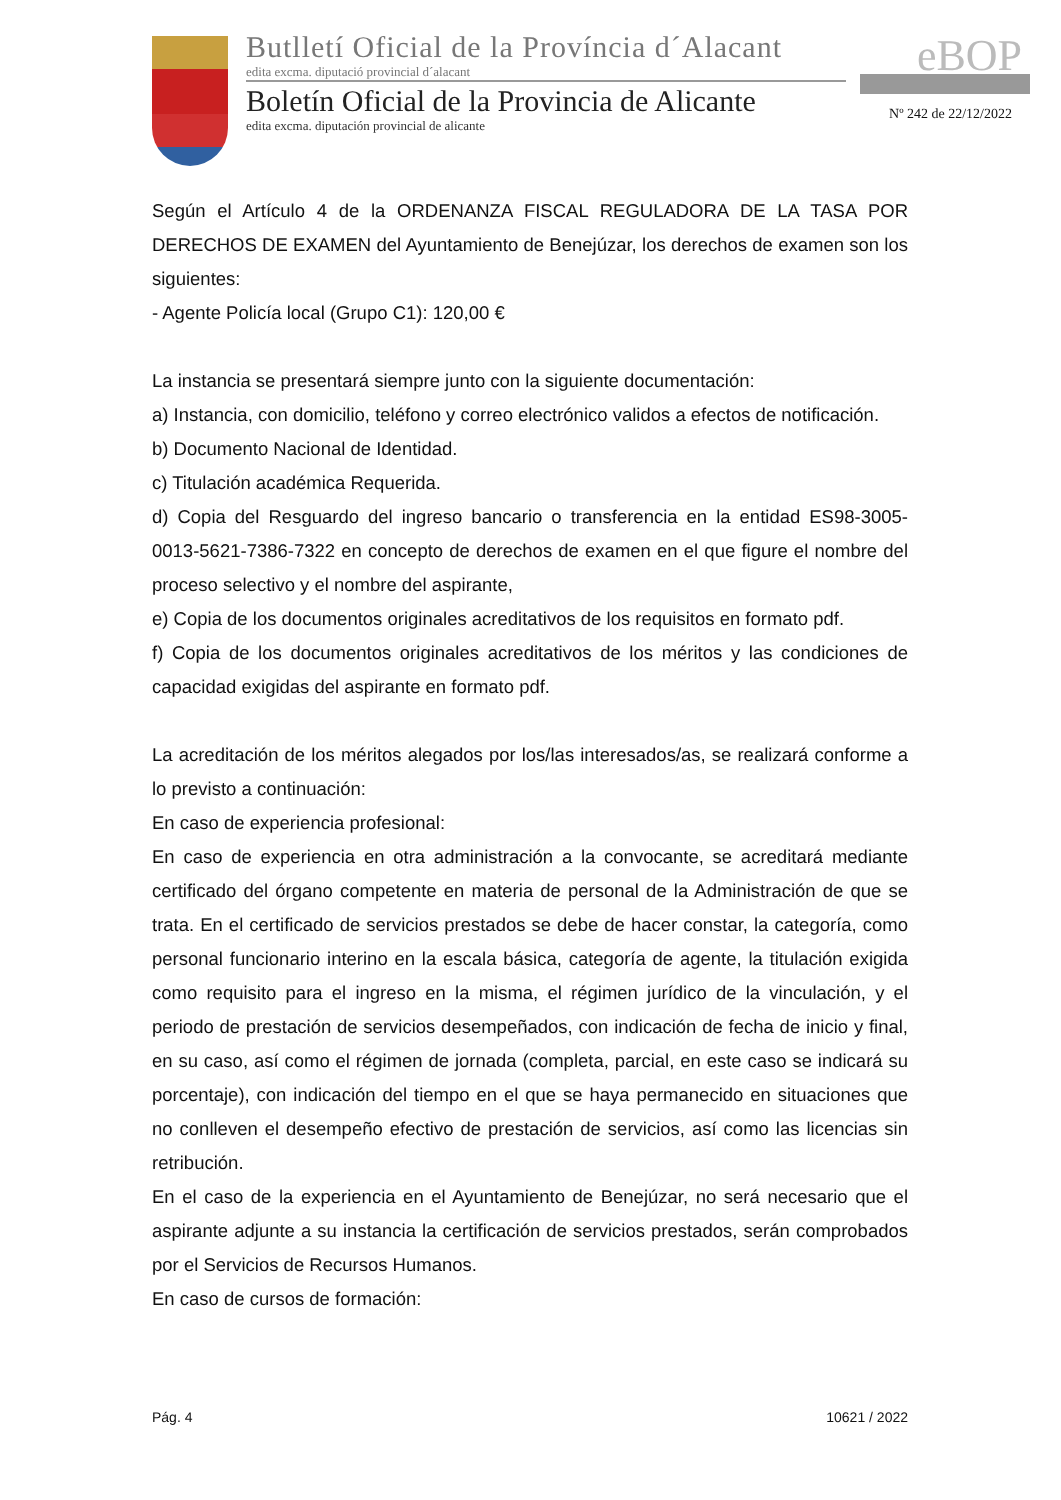Butlletí Oficial de la Província d´Alacant
edita excma. diputació provincial d´alacant
Boletín Oficial de la Provincia de Alicante
edita excma. diputación provincial de alicante
eBOP
Nº 242 de 22/12/2022
Según el Artículo 4 de la ORDENANZA FISCAL REGULADORA DE LA TASA POR DERECHOS DE EXAMEN del Ayuntamiento de Benejúzar, los derechos de examen son los siguientes:
- Agente Policía local (Grupo C1): 120,00 €
La instancia se presentará siempre junto con la siguiente documentación:
a) Instancia, con domicilio, teléfono y correo electrónico validos a efectos de notificación.
b) Documento Nacional de Identidad.
c) Titulación académica Requerida.
d) Copia del Resguardo del ingreso bancario o transferencia en la entidad ES98-3005-0013-5621-7386-7322 en concepto de derechos de examen en el que figure el nombre del proceso selectivo y el nombre del aspirante,
e) Copia de los documentos originales acreditativos de los requisitos en formato pdf.
f) Copia de los documentos originales acreditativos de los méritos y las condiciones de capacidad exigidas del aspirante en formato pdf.
La acreditación de los méritos alegados por los/las interesados/as, se realizará conforme a lo previsto a continuación:
En caso de experiencia profesional:
En caso de experiencia en otra administración a la convocante, se acreditará mediante certificado del órgano competente en materia de personal de la Administración de que se trata. En el certificado de servicios prestados se debe de hacer constar, la categoría, como personal funcionario interino en la escala básica, categoría de agente, la titulación exigida como requisito para el ingreso en la misma, el régimen jurídico de la vinculación, y el periodo de prestación de servicios desempeñados, con indicación de fecha de inicio y final, en su caso, así como el régimen de jornada (completa, parcial, en este caso se indicará su porcentaje), con indicación del tiempo en el que se haya permanecido en situaciones que no conlleven el desempeño efectivo de prestación de servicios, así como las licencias sin retribución.
En el caso de la experiencia en el Ayuntamiento de Benejúzar, no será necesario que el aspirante adjunte a su instancia la certificación de servicios prestados, serán comprobados por el Servicios de Recursos Humanos.
En caso de cursos de formación:
Pág. 4 10621 / 2022